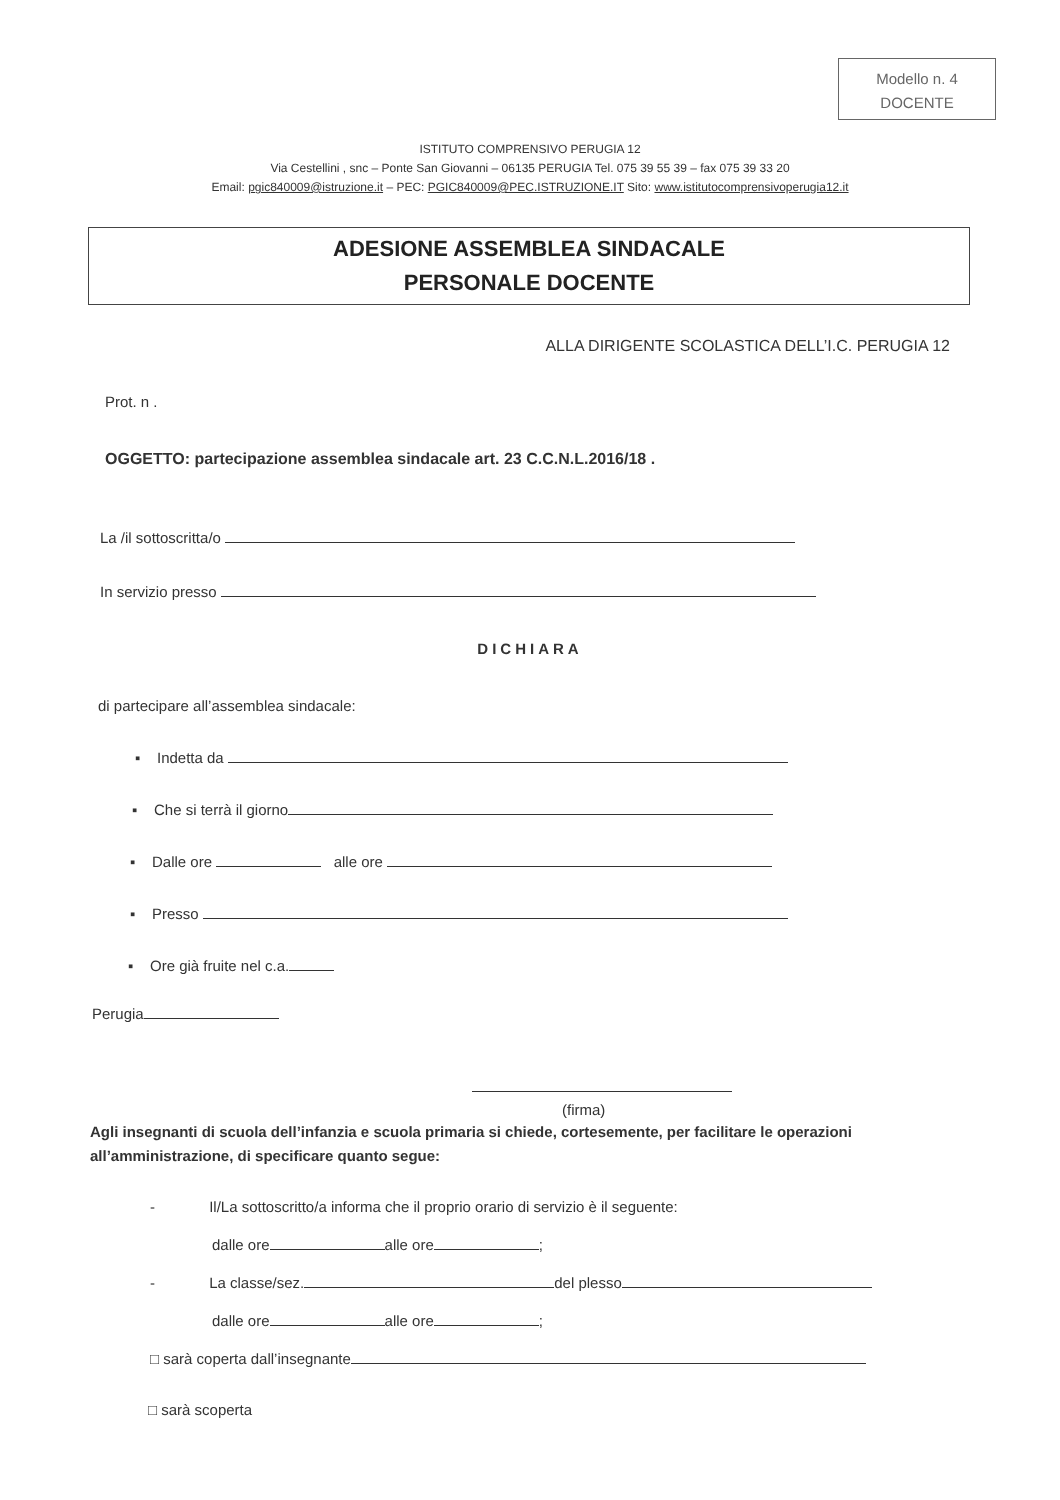Modello n. 4
DOCENTE
ISTITUTO COMPRENSIVO PERUGIA 12
Via Cestellini , snc – Ponte San Giovanni – 06135 PERUGIA Tel. 075 39 55 39 – fax 075 39 33 20
Email: pgic840009@istruzione.it – PEC: PGIC840009@PEC.ISTRUZIONE.IT Sito: www.istitutocomprensivoperugia12.it
ADESIONE ASSEMBLEA SINDACALE
PERSONALE DOCENTE
ALLA DIRIGENTE SCOLASTICA DELL’I.C. PERUGIA 12
Prot. n .
OGGETTO: partecipazione assemblea sindacale art. 23 C.C.N.L.2016/18 .
La /il sottoscritta/o
In servizio presso
DICHIARA
di partecipare all’assemblea sindacale:
▪ Indetta da
▪ Che si terrà il giorno
▪ Dalle ore alle ore
▪ Presso
▪ Ore già fruite nel c.a.
Perugia
(firma)
Agli insegnanti di scuola dell’infanzia e scuola primaria si chiede, cortesemente, per facilitare le operazioni all’amministrazione, di specificare quanto segue:
- Il/La sottoscritto/a informa che il proprio orario di servizio è il seguente:
dalle ore alle ore ;
- La classe/sez. del plesso
dalle ore alle ore ;
□ sarà coperta dall’insegnante
□ sarà scoperta